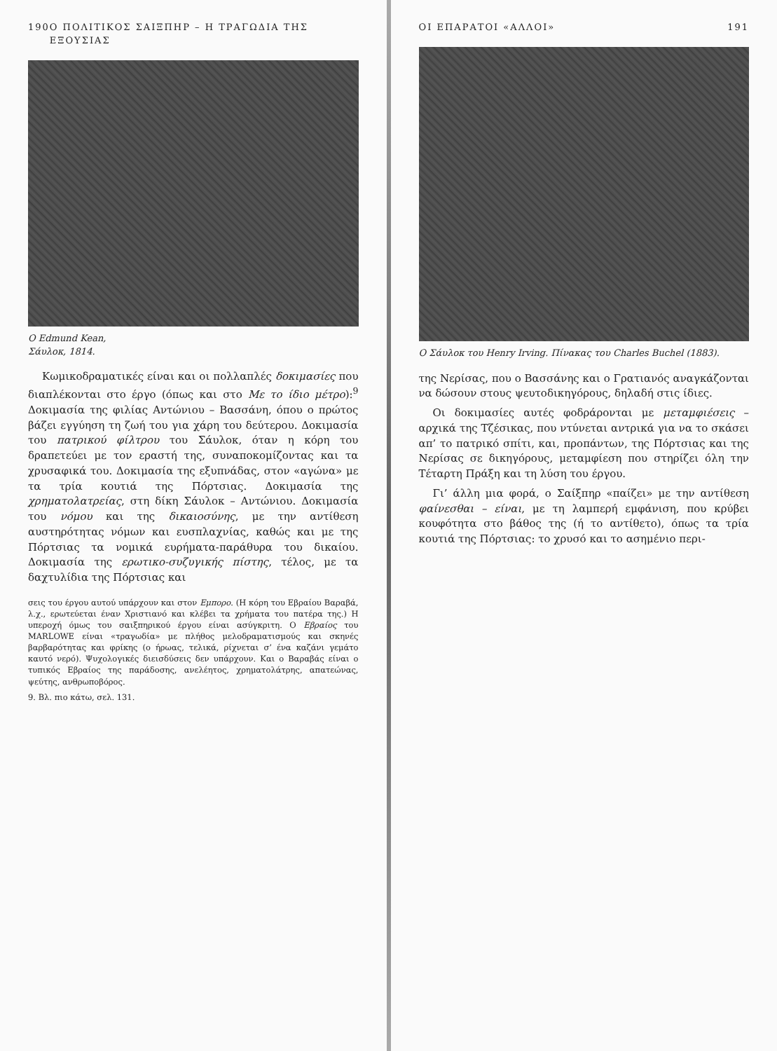190 Ο ΠΟΛΙΤΙΚΟΣ ΣΑΙΞΠΗΡ – Η ΤΡΑΓΩΔΙΑ ΤΗΣ ΕΞΟΥΣΙΑΣ
Ο Edmund Kean,
Σάυλοκ, 1814.
Κωμικοδραματικές είναι και οι πολλαπλές δοκιμασίες που διαπλέκονται στο έργο (όπως και στο Με το ίδιο μέτρο):<sup>9</sup> Δοκιμασία της φιλίας Αντώνιου – Βασσάνη, όπου ο πρώτος βάζει εγγύηση τη ζωή του για χάρη του δεύτερου. Δοκιμασία του πατρικού φίλτρου του Σάυλοκ, όταν η κόρη του δραπετεύει με τον εραστή της, συναποκομίζοντας και τα χρυσαφικά του. Δοκιμασία της εξυπνάδας, στον «αγώνα» με τα τρία κουτιά της Πόρτσιας. Δοκιμασία της χρηματολατρείας, στη δίκη Σάυλοκ – Αντώνιου. Δοκιμασία του νόμου και της δικαιοσύνης, με την αντίθεση αυστηρότητας νόμων και ευσπλαχνίας, καθώς και με της Πόρτσιας τα νομικά ευρήματα-παράθυρα του δικαίου. Δοκιμασία της ερωτικο-συζυγικής πίστης, τέλος, με τα δαχτυλίδια της Πόρτσιας και
σεις του έργου αυτού υπάρχουν και στον Εμπορο. (Η κόρη του Εβραίου Βαραβά, λ.χ., ερωτεύεται έναν Χριστιανό και κλέβει τα χρήματα του πατέρα της.) Η υπεροχή όμως του σαιξπηρικού έργου είναι ασύγκριτη. Ο Εβραίος του MARLOWE είναι «τραγωδία» με πλήθος μελοδραματισμούς και σκηνές βαρβαρότητας και φρίκης (ο ήρωας, τελικά, ρίχνεται σ’ ένα καζάνι γεμάτο καυτό νερό). Ψυχολογικές διεισδύσεις δεν υπάρχουν. Και ο Βαραβάς είναι ο τυπικός Εβραίος της παράδοσης, ανελέητος, χρηματολάτρης, απατεώνας, ψεύτης, ανθρωποβόρος.
9. Βλ. πιο κάτω, σελ. 131.
ΟΙ ΕΠΑΡΑΤΟΙ «ΑΛΛΟΙ» 191
Ο Σάυλοκ του Henry Irving. Πίνακας του Charles Buchel (1883).
της Νερίσας, που ο Βασσάνης και ο Γρατιανός αναγκάζονται να δώσουν στους ψευτοδικηγόρους, δηλαδή στις ίδιες.
Οι δοκιμασίες αυτές φοδράρονται με μεταμφιέσεις – αρχικά της Τζέσικας, που ντύνεται αντρικά για να το σκάσει απ’ το πατρικό σπίτι, και, προπάντων, της Πόρτσιας και της Νερίσας σε δικηγόρους, μεταμφίεση που στηρίζει όλη την Τέταρτη Πράξη και τη λύση του έργου.
Γι’ άλλη μια φορά, ο Σαίξπηρ «παίζει» με την αντίθεση φαίνεσθαι – είναι, με τη λαμπερή εμφάνιση, που κρύβει κουφότητα στο βάθος της (ή το αντίθετο), όπως τα τρία κουτιά της Πόρτσιας: το χρυσό και το ασημένιο περι-